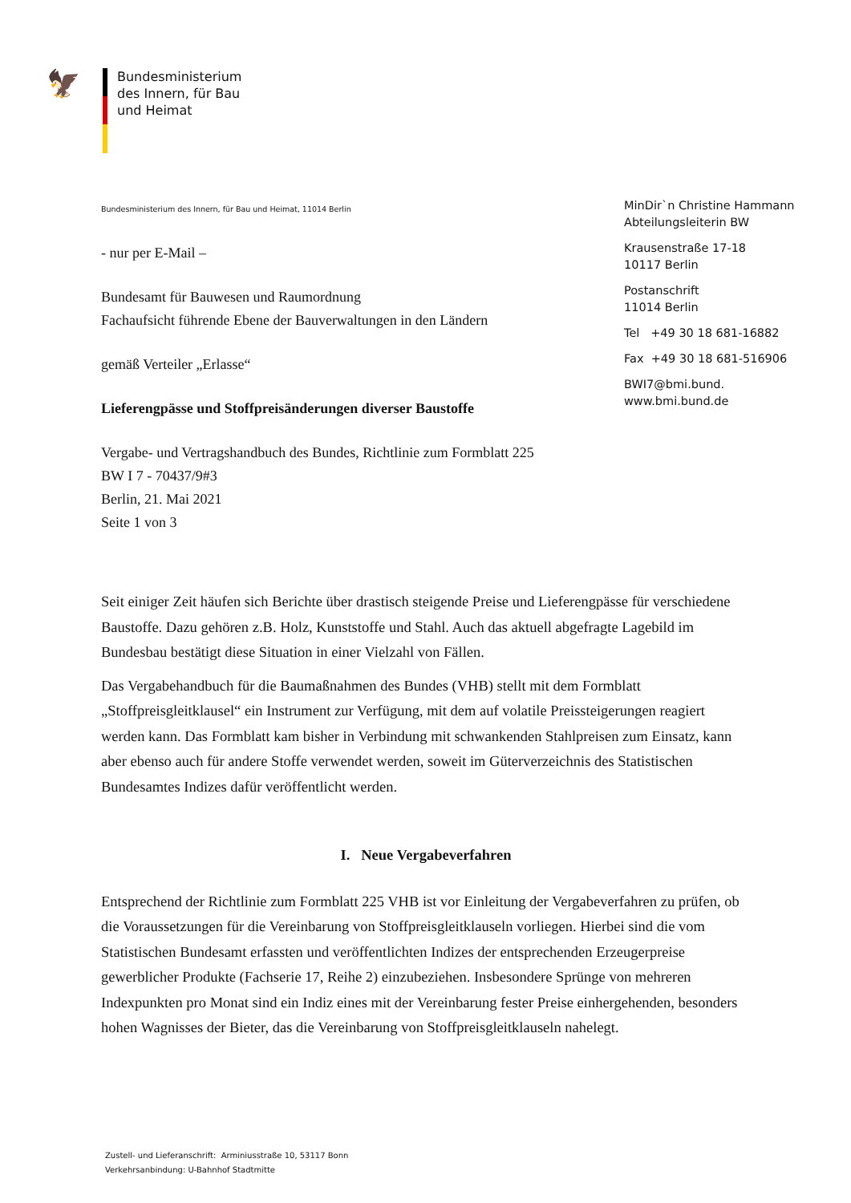🦅
Bundesministerium
des Innern, für Bau
und Heimat
Bundesministerium des Innern, für Bau und Heimat, 11014 Berlin
- nur per E-Mail –
Bundesamt für Bauwesen und Raumordnung
Fachaufsicht führende Ebene der Bauverwaltungen in den Ländern
gemäß Verteiler „Erlasse“
Lieferengpässe und Stoffpreisänderungen diverser Baustoffe
Vergabe- und Vertragshandbuch des Bundes, Richtlinie zum Formblatt 225
BW I 7 - 70437/9#3
Berlin, 21. Mai 2021
Seite 1 von 3
MinDir`n Christine Hammann
Abteilungsleiterin BW
Krausenstraße 17-18
10117 Berlin
Postanschrift
11014 Berlin
Tel +49 30 18 681-16882
Fax +49 30 18 681-516906
BWI7@bmi.bund.
www.bmi.bund.de
Seit einiger Zeit häufen sich Berichte über drastisch steigende Preise und Lieferengpässe für verschiedene Baustoffe. Dazu gehören z.B. Holz, Kunststoffe und Stahl. Auch das aktuell abgefragte Lagebild im Bundesbau bestätigt diese Situation in einer Vielzahl von Fällen.
Das Vergabehandbuch für die Baumaßnahmen des Bundes (VHB) stellt mit dem Formblatt „Stoffpreisgleitklausel“ ein Instrument zur Verfügung, mit dem auf volatile Preissteigerungen reagiert werden kann. Das Formblatt kam bisher in Verbindung mit schwankenden Stahlpreisen zum Einsatz, kann aber ebenso auch für andere Stoffe verwendet werden, soweit im Güterverzeichnis des Statistischen Bundesamtes Indizes dafür veröffentlicht werden.
I. Neue Vergabeverfahren
Entsprechend der Richtlinie zum Formblatt 225 VHB ist vor Einleitung der Vergabeverfahren zu prüfen, ob die Voraussetzungen für die Vereinbarung von Stoffpreisgleitklauseln vorliegen. Hierbei sind die vom Statistischen Bundesamt erfassten und veröffentlichten Indizes der entsprechenden Erzeugerpreise gewerblicher Produkte (Fachserie 17, Reihe 2) einzubeziehen. Insbesondere Sprünge von mehreren Indexpunkten pro Monat sind ein Indiz eines mit der Vereinbarung fester Preise einhergehenden, besonders hohen Wagnisses der Bieter, das die Vereinbarung von Stoffpreisgleitklauseln nahelegt.
Zustell- und Lieferanschrift: Arminiusstraße 10, 53117 Bonn
Verkehrsanbindung: U-Bahnhof Stadtmitte